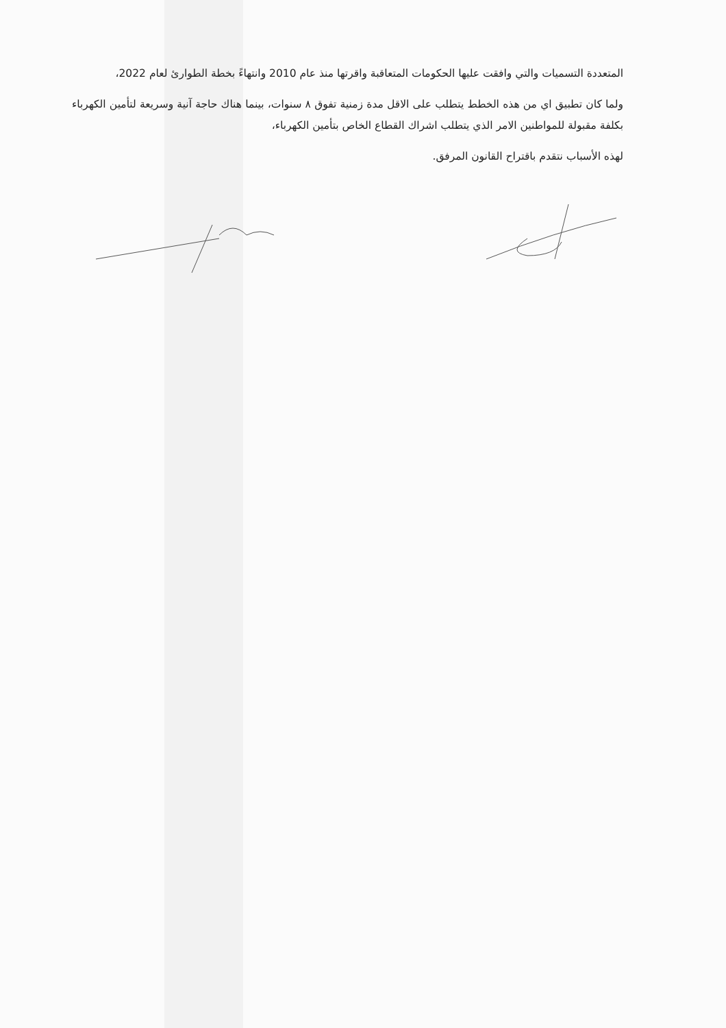المتعددة التسميات والتي وافقت عليها الحكومات المتعاقبة واقرتها منذ عام 2010 وانتهاءً بخطة الطوارئ لعام 2022،
ولما كان تطبيق اي من هذه الخطط يتطلب على الاقل مدة زمنية تفوق ٨ سنوات، بينما هناك حاجة آنية وسريعة لتأمين الكهرباء بكلفة مقبولة للمواطنين الامر الذي يتطلب اشراك القطاع الخاص بتأمين الكهرباء،
لهذه الأسباب نتقدم باقتراح القانون المرفق.